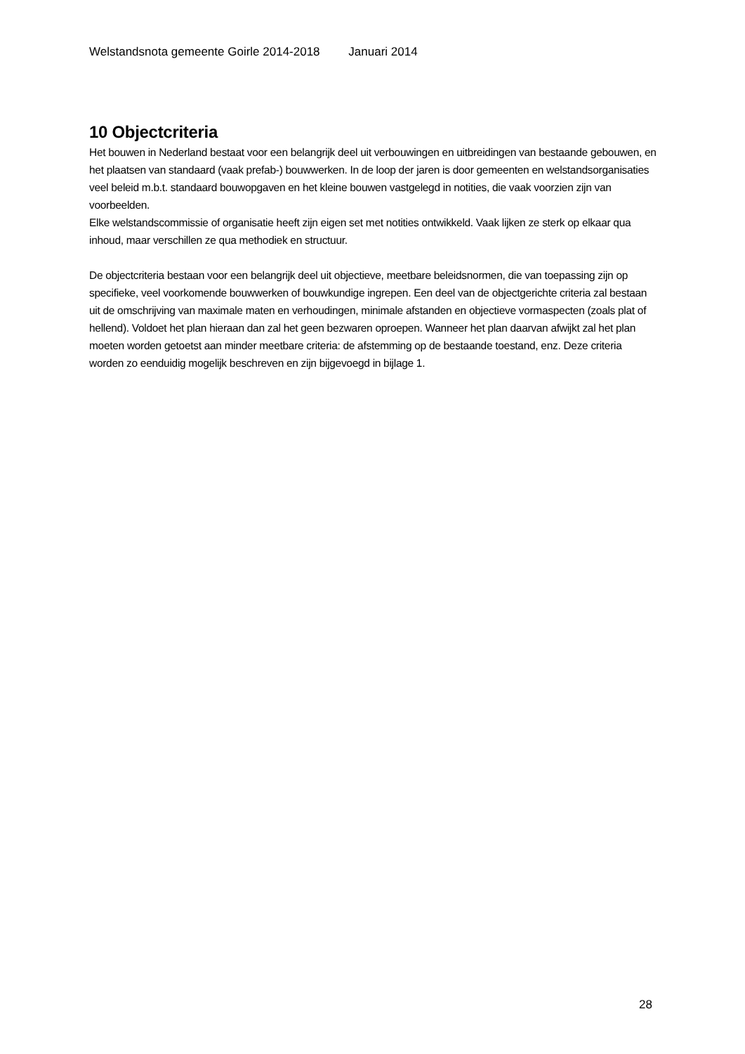Welstandsnota gemeente Goirle 2014-2018 Januari 2014
10 Objectcriteria
Het bouwen in Nederland bestaat voor een belangrijk deel uit verbouwingen en uitbreidingen van bestaande gebouwen, en het plaatsen van standaard (vaak prefab-) bouwwerken. In de loop der jaren is door gemeenten en welstandsorganisaties veel beleid m.b.t. standaard bouwopgaven en het kleine bouwen vastgelegd in notities, die vaak voorzien zijn van voorbeelden.
Elke welstandscommissie of organisatie heeft zijn eigen set met notities ontwikkeld. Vaak lijken ze sterk op elkaar qua inhoud, maar verschillen ze qua methodiek en structuur.
De objectcriteria bestaan voor een belangrijk deel uit objectieve, meetbare beleidsnormen, die van toepassing zijn op specifieke, veel voorkomende bouwwerken of bouwkundige ingrepen. Een deel van de objectgerichte criteria zal bestaan uit de omschrijving van maximale maten en verhoudingen, minimale afstanden en objectieve vormaspecten (zoals plat of hellend). Voldoet het plan hieraan dan zal het geen bezwaren oproepen. Wanneer het plan daarvan afwijkt zal het plan moeten worden getoetst aan minder meetbare criteria: de afstemming op de bestaande toestand, enz. Deze criteria worden zo eenduidig mogelijk beschreven en zijn bijgevoegd in bijlage 1.
28